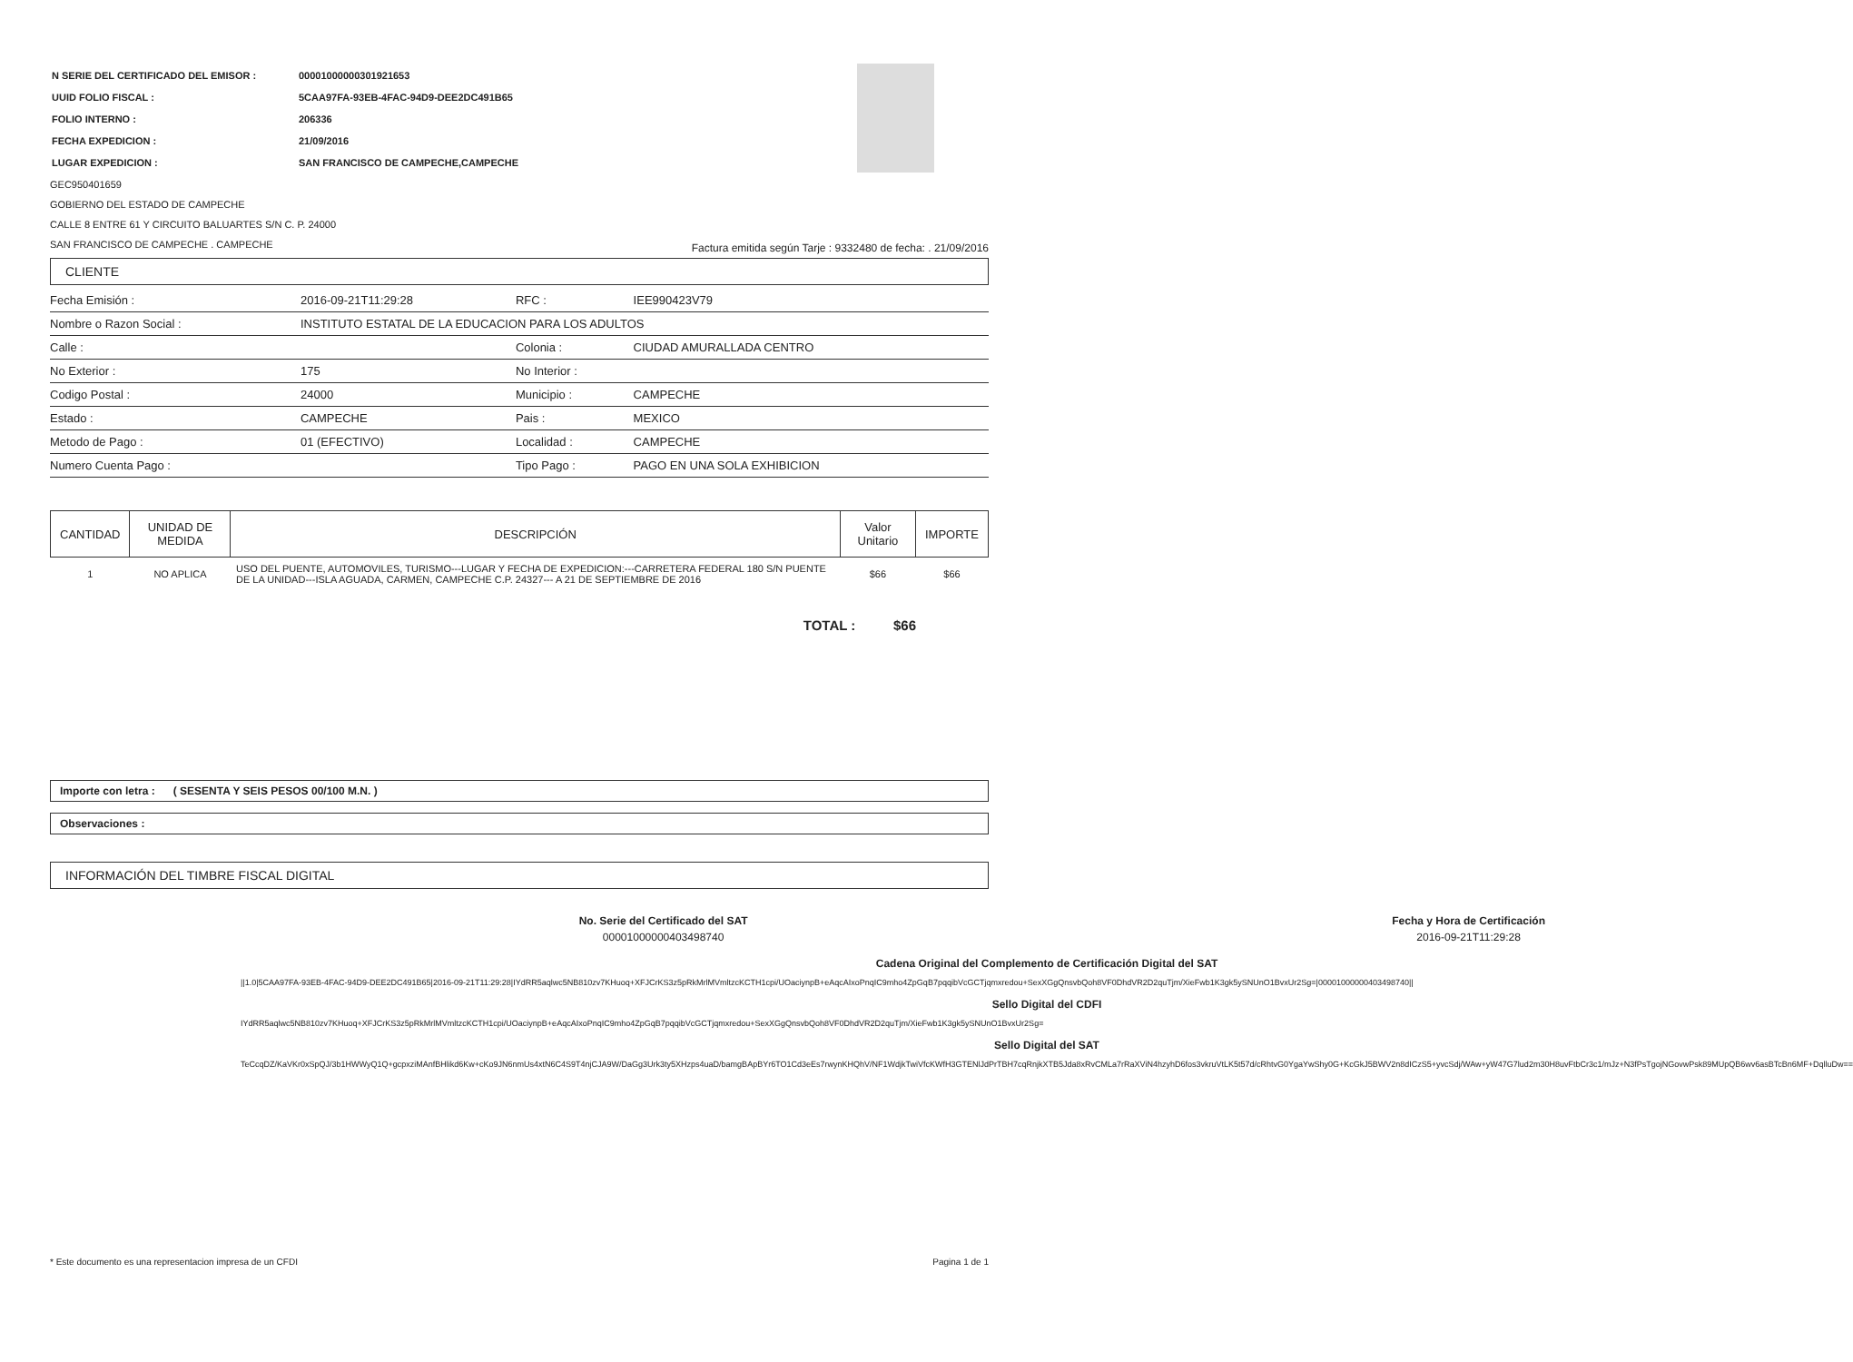| N SERIE DEL CERTIFICADO DEL EMISOR : | 00001000000301921653 |
| UUID FOLIO FISCAL : | 5CAA97FA-93EB-4FAC-94D9-DEE2DC491B65 |
| FOLIO INTERNO : | 206336 |
| FECHA EXPEDICION : | 21/09/2016 |
| LUGAR EXPEDICION : | SAN FRANCISCO DE CAMPECHE,CAMPECHE |
GEC950401659
GOBIERNO DEL ESTADO DE CAMPECHE
CALLE 8 ENTRE 61 Y CIRCUITO BALUARTES S/N C. P. 24000
SAN FRANCISCO DE CAMPECHE . CAMPECHE
Factura emitida según Tarje : 9332480 de fecha: . 21/09/2016
CLIENTE
| Fecha Emisión : | 2016-09-21T11:29:28 | RFC : | IEE990423V79 |
| Nombre o Razon Social : | INSTITUTO ESTATAL DE LA EDUCACION PARA LOS ADULTOS | | |
| Calle : | | Colonia : | CIUDAD AMURALLADA CENTRO |
| No Exterior : | 175 | No Interior : | |
| Codigo Postal : | 24000 | Municipio : | CAMPECHE |
| Estado : | CAMPECHE | Pais : | MEXICO |
| Metodo de Pago : | 01 (EFECTIVO) | Localidad : | CAMPECHE |
| Numero Cuenta Pago : | | Tipo Pago : | PAGO EN UNA SOLA EXHIBICION |
| CANTIDAD | UNIDAD DE MEDIDA | DESCRIPCIÓN | Valor Unitario | IMPORTE |
| --- | --- | --- | --- | --- |
| 1 | NO APLICA | USO DEL PUENTE, AUTOMOVILES, TURISMO---LUGAR Y FECHA DE EXPEDICION:---CARRETERA FEDERAL 180 S/N PUENTE DE LA UNIDAD---ISLA AGUADA, CARMEN, CAMPECHE C.P. 24327--- A 21 DE SEPTIEMBRE DE 2016 | $66 | $66 |
TOTAL : $66
Importe con letra : ( SESENTA Y SEIS PESOS 00/100 M.N. )
Observaciones :
INFORMACIÓN DEL TIMBRE FISCAL DIGITAL
| No. Serie del Certificado del SAT | Fecha y Hora de Certificación |
| --- | --- |
| 00001000000403498740 | 2016-09-21T11:29:28 |
Cadena Original del Complemento de Certificación Digital del SAT
||1.0|5CAA97FA-93EB-4FAC-94D9-DEE2DC491B65|2016-09-21T11:29:28|IYdRR5aqlwc5NB810zv7KHuoq+XFJCrKS3z5pRkMrlMVmltzcKCTH1cpi/UOaciynpB+eAqcAIxoPnqIC9mho4ZpGqB7pqqibVcGCTjqmxredou+SexXGgQnsvbQoh8VF0DhdVR2D2quTjm/XieFwb1K3gk5ySNUnO1BvxUr2Sg=|00001000000403498740||
Sello Digital del CDFI
IYdRR5aqlwc5NB810zv7KHuoq+XFJCrKS3z5pRkMrlMVmltzcKCTH1cpi/UOaciynpB+eAqcAIxoPnqIC9mho4ZpGqB7pqqibVcGCTjqmxredou+SexXGgQnsvbQoh8VF0DhdVR2D2quTjm/XieFwb1K3gk5ySNUnO1BvxUr2Sg=
Sello Digital del SAT
TeCcqDZ/KaVKr0xSpQJ/3b1HWWyQ1Q+gcpxziMAnfBHlikd6Kw+cKo9JN6nmUs4xtN6C4S9T4njCJA9W/DaGg3Urk3ty5XHzps4uaD/bamgBApBYr6TO1Cd3eEs7rwynKHQhV/NF1WdjkTwiVfcKWfH3GTENlJdPrTBH7cqRnjkXTB5Jda8xRvCMLa7rRaXViN4hzyhD6fos3vkruVtLK5t57d/cRhtvG0YgaYwShy0G+KcGkJ5BWV2n8dICzS5+yvcSdj/WAw+yW47G7lud2m30H8uvFtbCr3c1/mJz+N3fPsTgojNGovwPsk89MUpQB6wv6asBTcBn6MF+DqlluDw==
* Este documento es una representacion impresa de un CFDI Pagina 1 de 1